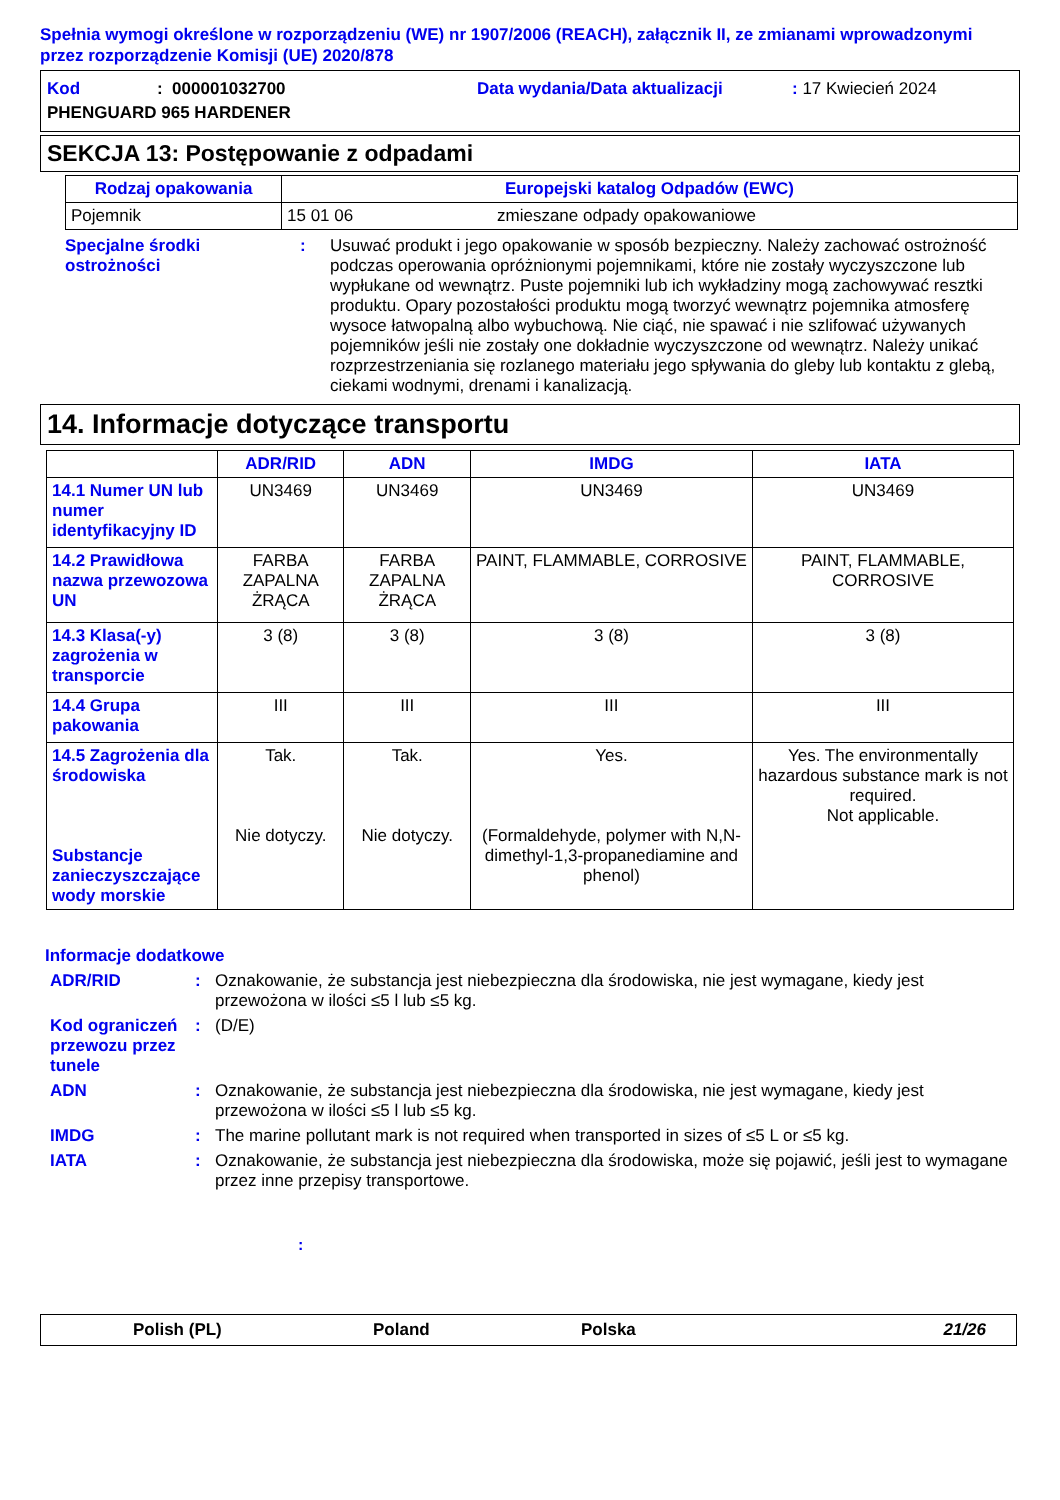Spełnia wymogi określone w rozporządzeniu (WE) nr 1907/2006 (REACH), załącznik II, ze zmianami wprowadzonymi przez rozporządzenie Komisji (UE) 2020/878
Kod: 000001032700 Data wydania/Data aktualizacji: 17 Kwiecień 2024
PHENGUARD 965 HARDENER
SEKCJA 13: Postępowanie z odpadami
| Rodzaj opakowania | Europejski katalog Odpadów (EWC) | |
| --- | --- | --- |
| Pojemnik | 15 01 06 | zmieszane odpady opakowaniowe |
Specjalne środki ostrożności: Usuwać produkt i jego opakowanie w sposób bezpieczny. Należy zachować ostrożność podczas operowania opróżnionymi pojemnikami, które nie zostały wyczyszczone lub wypłukane od wewnątrz. Puste pojemniki lub ich wykładziny mogą zachowywać resztki produktu. Opary pozostałości produktu mogą tworzyć wewnątrz pojemnika atmosferę wysoce łatwopalną albo wybuchową. Nie ciąć, nie spawać i nie szlifować używanych pojemników jeśli nie zostały one dokładnie wyczyszczone od wewnątrz. Należy unikać rozprzestrzeniania się rozlanego materiału jego spływania do gleby lub kontaktu z glebą, ciekami wodnymi, drenami i kanalizacją.
14. Informacje dotyczące transportu
| | ADR/RID | ADN | IMDG | IATA |
| --- | --- | --- | --- | --- |
| 14.1 Numer UN lub numer identyfikacyjny ID | UN3469 | UN3469 | UN3469 | UN3469 |
| 14.2 Prawidłowa nazwa przewozowa UN | FARBA ZAPALNA ŻRĄCA | FARBA ZAPALNA ŻRĄCA | PAINT, FLAMMABLE, CORROSIVE | PAINT, FLAMMABLE, CORROSIVE |
| 14.3 Klasa(-y) zagrożenia w transporcie | 3 (8) | 3 (8) | 3 (8) | 3 (8) |
| 14.4 Grupa pakowania | III | III | III | III |
| 14.5 Zagrożenia dla środowiska Substancje zanieczyszczające wody morskie | Tak. Nie dotyczy. | Tak. Nie dotyczy. | Yes. (Formaldehyde, polymer with N,N-dimethyl-1,3-propanediamine and phenol) | Yes. The environmentally hazardous substance mark is not required. Not applicable. |
Informacje dodatkowe
ADR/RID: Oznakowanie, że substancja jest niebezpieczna dla środowiska, nie jest wymagane, kiedy jest przewożona w ilości ≤5 l lub ≤5 kg.
Kod ograniczeń przewozu przez tunele: (D/E)
ADN: Oznakowanie, że substancja jest niebezpieczna dla środowiska, nie jest wymagane, kiedy jest przewożona w ilości ≤5 l lub ≤5 kg.
IMDG: The marine pollutant mark is not required when transported in sizes of ≤5 L or ≤5 kg.
IATA: Oznakowanie, że substancja jest niebezpieczna dla środowiska, może się pojawić, jeśli jest to wymagane przez inne przepisy transportowe.
:
Polish (PL) Poland Polska 21/26